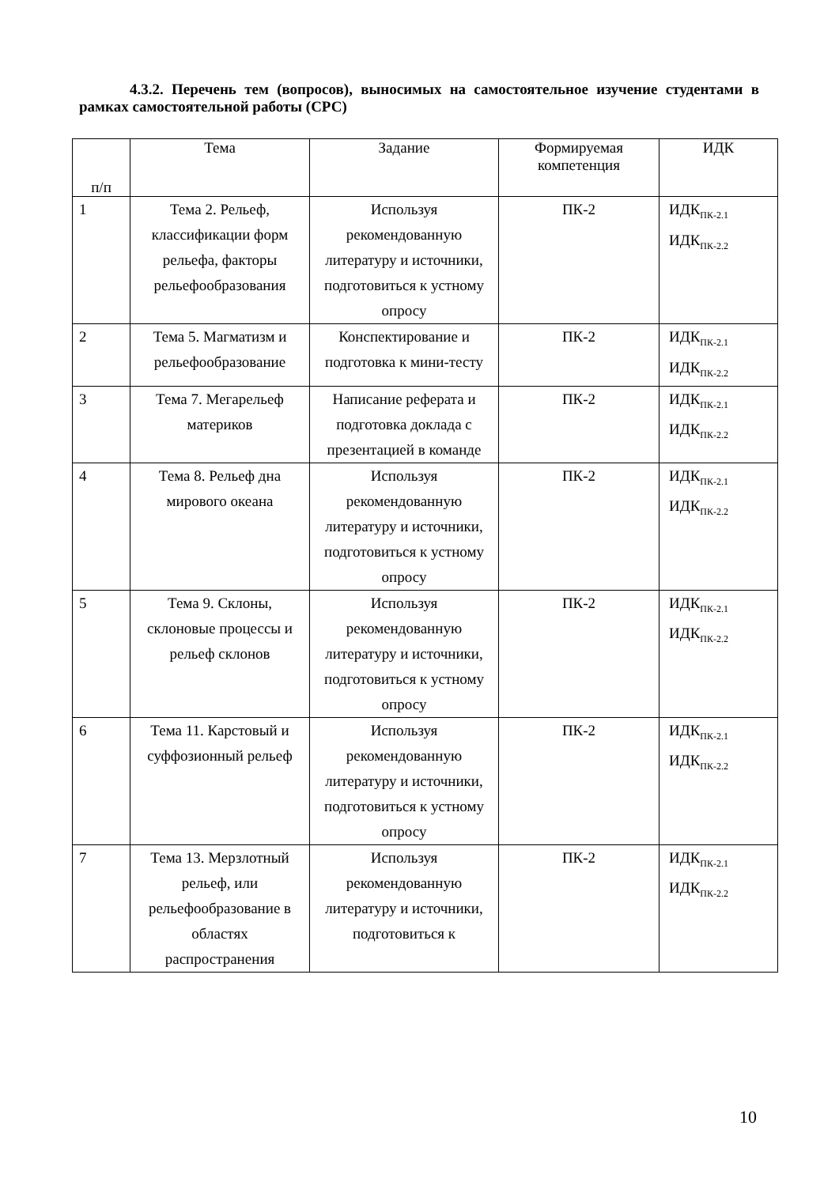4.3.2. Перечень тем (вопросов), выносимых на самостоятельное изучение студентами в рамках самостоятельной работы (СРС)
| п/п | Тема | Задание | Формируемая компетенция | ИДК |
| --- | --- | --- | --- | --- |
| 1 | Тема 2. Рельеф, классификации форм рельефа, факторы рельефообразования | Используя рекомендованную литературу и источники, подготовиться к устному опросу | ПК-2 | ИДК<sub>ПК-2.1</sub> ИДК<sub>ПК-2.2</sub> |
| 2 | Тема 5. Магматизм и рельефообразование | Конспектирование и подготовка к мини-тесту | ПК-2 | ИДК<sub>ПК-2.1</sub> ИДК<sub>ПК-2.2</sub> |
| 3 | Тема 7. Мегарельеф материков | Написание реферата и подготовка доклада с презентацией в команде | ПК-2 | ИДК<sub>ПК-2.1</sub> ИДК<sub>ПК-2.2</sub> |
| 4 | Тема 8. Рельеф дна мирового океана | Используя рекомендованную литературу и источники, подготовиться к устному опросу | ПК-2 | ИДК<sub>ПК-2.1</sub> ИДК<sub>ПК-2.2</sub> |
| 5 | Тема 9. Склоны, склоновые процессы и рельеф склонов | Используя рекомендованную литературу и источники, подготовиться к устному опросу | ПК-2 | ИДК<sub>ПК-2.1</sub> ИДК<sub>ПК-2.2</sub> |
| 6 | Тема 11. Карстовый и суффозионный рельеф | Используя рекомендованную литературу и источники, подготовиться к устному опросу | ПК-2 | ИДК<sub>ПК-2.1</sub> ИДК<sub>ПК-2.2</sub> |
| 7 | Тема 13. Мерзлотный рельеф, или рельефообразование в областях распространения | Используя рекомендованную литературу и источники, подготовиться к | ПК-2 | ИДК<sub>ПК-2.1</sub> ИДК<sub>ПК-2.2</sub> |
10